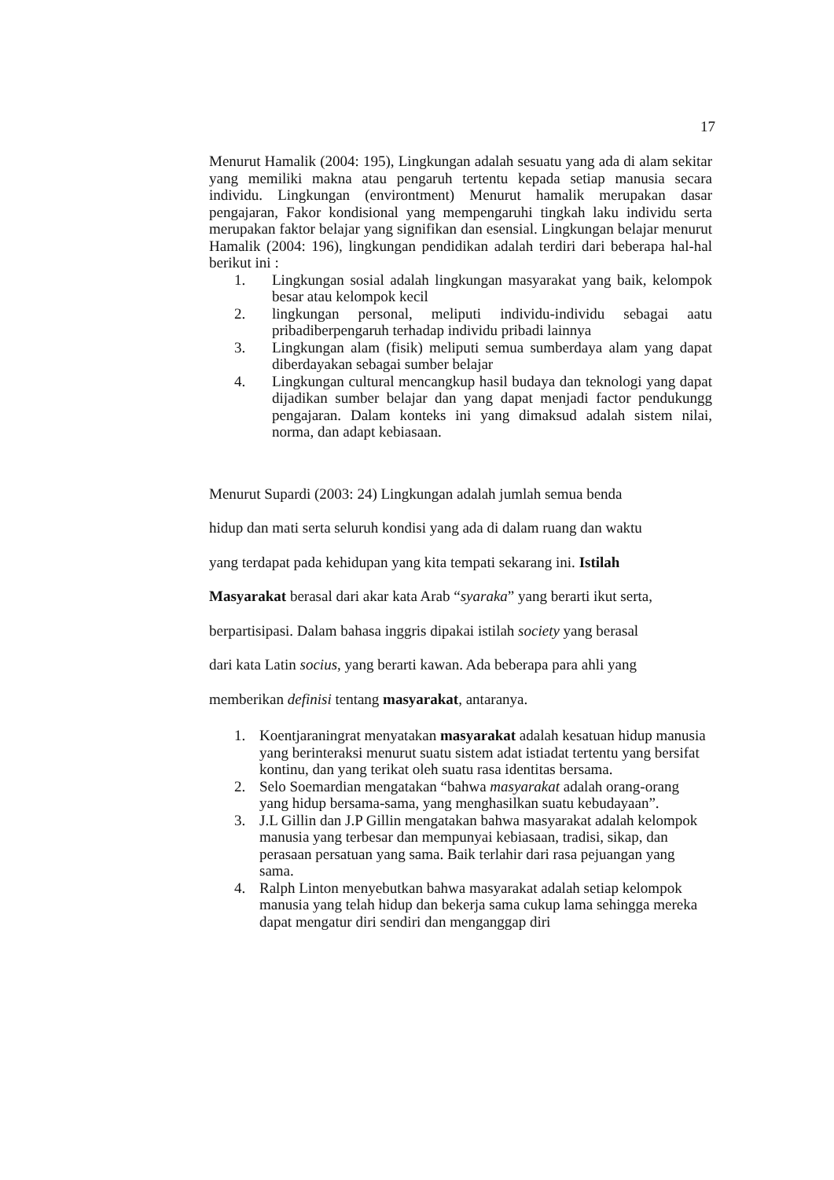17
Menurut Hamalik (2004: 195), Lingkungan adalah sesuatu yang ada di alam sekitar yang memiliki makna atau pengaruh tertentu kepada setiap manusia secara individu. Lingkungan (environtment) Menurut hamalik merupakan dasar pengajaran, Fakor kondisional yang mempengaruhi tingkah laku individu serta merupakan faktor belajar yang signifikan dan esensial. Lingkungan belajar menurut Hamalik (2004: 196), lingkungan pendidikan adalah terdiri dari beberapa hal-hal berikut ini :
1. Lingkungan sosial adalah lingkungan masyarakat yang baik, kelompok besar atau kelompok kecil
2. lingkungan personal, meliputi individu-individu sebagai aatu pribadiberpengaruh terhadap individu pribadi lainnya
3. Lingkungan alam (fisik) meliputi semua sumberdaya alam yang dapat diberdayakan sebagai sumber belajar
4. Lingkungan cultural mencangkup hasil budaya dan teknologi yang dapat dijadikan sumber belajar dan yang dapat menjadi factor pendukungg pengajaran. Dalam konteks ini yang dimaksud adalah sistem nilai, norma, dan adapt kebiasaan.
Menurut Supardi (2003: 24) Lingkungan adalah jumlah semua benda
hidup dan mati serta seluruh kondisi yang ada di dalam ruang dan waktu
yang terdapat pada kehidupan yang kita tempati sekarang ini. Istilah
Masyarakat berasal dari akar kata Arab “syaraka” yang berarti ikut serta,
berpartisipasi. Dalam bahasa inggris dipakai istilah society yang berasal
dari kata Latin socius, yang berarti kawan. Ada beberapa para ahli yang
memberikan definisi tentang masyarakat, antaranya.
1. Koentjaraningrat menyatakan masyarakat adalah kesatuan hidup manusia yang berinteraksi menurut suatu sistem adat istiadat tertentu yang bersifat kontinu, dan yang terikat oleh suatu rasa identitas bersama.
2. Selo Soemardian mengatakan “bahwa masyarakat adalah orang-orang yang hidup bersama-sama, yang menghasilkan suatu kebudayaan”.
3. J.L Gillin dan J.P Gillin mengatakan bahwa masyarakat adalah kelompok manusia yang terbesar dan mempunyai kebiasaan, tradisi, sikap, dan perasaan persatuan yang sama. Baik terlahir dari rasa pejuangan yang sama.
4. Ralph Linton menyebutkan bahwa masyarakat adalah setiap kelompok manusia yang telah hidup dan bekerja sama cukup lama sehingga mereka dapat mengatur diri sendiri dan menganggap diri